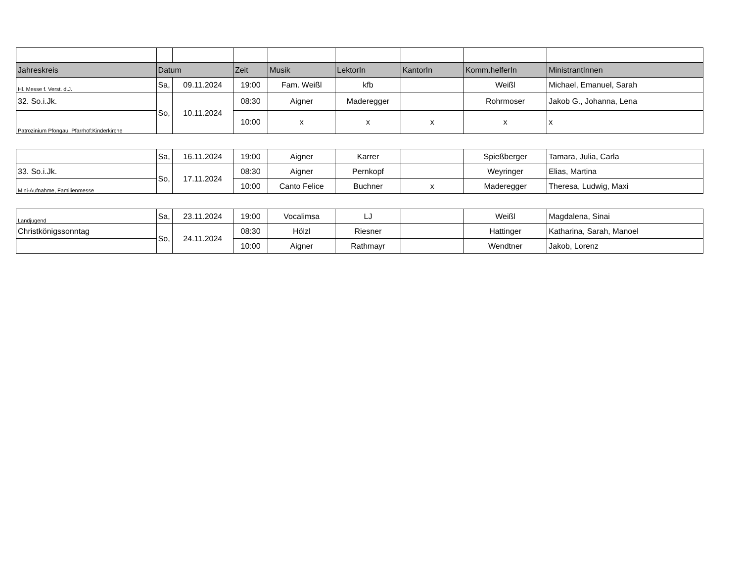| Jahreskreis | Datum | | Zeit | Musik | LektorIn | KantorIn | Komm.helferIn | MinistrantInnen |
| --- | --- | --- | --- | --- | --- | --- | --- | --- |
| Hl. Messe f. Verst. d.J. | Sa, | 09.11.2024 | 19:00 | Fam. Weißl | kfb | | Weißl | Michael, Emanuel, Sarah |
| 32. So.i.Jk. | So, | 10.11.2024 | 08:30 | Aigner | Maderegger | | Rohrmoser | Jakob G., Johanna, Lena |
| Patrozinium Pfongau, Pfarrhof:Kinderkirche | | | 10:00 | x | x | x | x | x |
| | Sa, | 16.11.2024 | 19:00 | Aigner | Karrer | | Spießberger | Tamara, Julia, Carla |
| 33. So.i.Jk. | So, | 17.11.2024 | 08:30 | Aigner | Pernkopf | | Weyringer | Elias, Martina |
| Mini-Aufnahme, Familienmesse | | | 10:00 | Canto Felice | Buchner | x | Maderegger | Theresa, Ludwig, Maxi |
| Landjugend | Sa, | 23.11.2024 | 19:00 | Vocalimsa | LJ | | Weißl | Magdalena, Sinai |
| Christkönigssonntag | So, | 24.11.2024 | 08:30 | Hölzl | Riesner | | Hattinger | Katharina, Sarah, Manoel |
| | | | 10:00 | Aigner | Rathmayr | | Wendtner | Jakob, Lorenz |